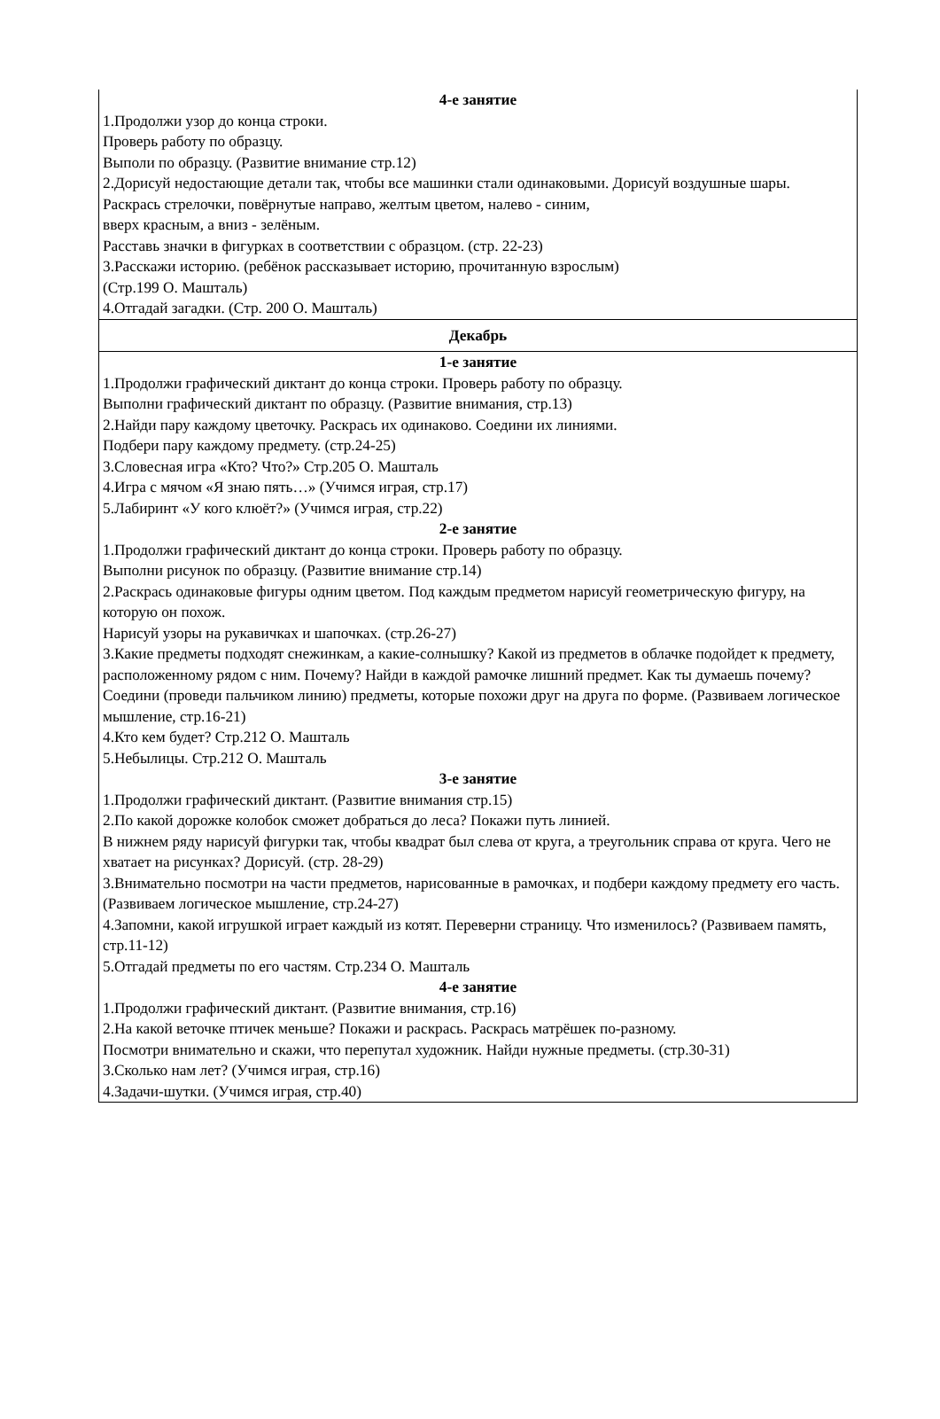| 4-е занятие 1.Продолжи узор до конца строки. Проверь работу по образцу. Выполи по образцу. (Развитие внимание стр.12) 2.Дорисуй недостающие детали так, чтобы все машинки стали одинаковыми. Дорисуй воздушные шары. Раскрась стрелочки, повёрнутые направо, желтым цветом, налево - синим, вверх красным, а вниз - зелёным. Расставь значки в фигурках в соответствии с образцом. (стр. 22-23) 3.Расскажи историю. (ребёнок рассказывает историю, прочитанную взрослым) (Стр.199 О. Машталь) 4.Отгадай загадки. (Стр. 200 О. Машталь) |
| Декабрь |
| 1-е занятие 1.Продолжи графический диктант до конца строки. Проверь работу по образцу. Выполни графический диктант по образцу. (Развитие внимания, стр.13) 2.Найди пару каждому цветочку. Раскрась их одинаково. Соедини их линиями. Подбери пару каждому предмету. (стр.24-25) 3.Словесная игра «Кто? Что?» Стр.205 О. Машталь 4.Игра с мячом «Я знаю пять…» (Учимся играя, стр.17) 5.Лабиринт «У кого клюёт?» (Учимся играя, стр.22) 2-е занятие 1.Продолжи графический диктант до конца строки. Проверь работу по образцу. Выполни рисунок по образцу. (Развитие внимание стр.14) 2.Раскрась одинаковые фигуры одним цветом. Под каждым предметом нарисуй геометрическую фигуру, на которую он похож. Нарисуй узоры на рукавичках и шапочках. (стр.26-27) 3.Какие предметы подходят снежинкам, а какие-солнышку? Какой из предметов в облачке подойдет к предмету, расположенному рядом с ним. Почему? Найди в каждой рамочке лишний предмет. Как ты думаешь почему? Соедини (проведи пальчиком линию) предметы, которые похожи друг на друга по форме. (Развиваем логическое мышление, стр.16-21) 4.Кто кем будет? Стр.212 О. Машталь 5.Небылицы. Стр.212 О. Машталь 3-е занятие 1.Продолжи графический диктант. (Развитие внимания стр.15) 2.По какой дорожке колобок сможет добраться до леса? Покажи путь линией. В нижнем ряду нарисуй фигурки так, чтобы квадрат был слева от круга, а треугольник справа от круга. Чего не хватает на рисунках? Дорисуй. (стр. 28-29) 3.Внимательно посмотри на части предметов, нарисованные в рамочках, и подбери каждому предмету его часть. (Развиваем логическое мышление, стр.24-27) 4.Запомни, какой игрушкой играет каждый из котят. Переверни страницу. Что изменилось? (Развиваем память, стр.11-12) 5.Отгадай предметы по его частям. Стр.234 О. Машталь 4-е занятие 1.Продолжи графический диктант. (Развитие внимания, стр.16) 2.На какой веточке птичек меньше? Покажи и раскрась. Раскрась матрёшек по-разному. Посмотри внимательно и скажи, что перепутал художник. Найди нужные предметы. (стр.30-31) 3.Сколько нам лет? (Учимся играя, стр.16) 4.Задачи-шутки. (Учимся играя, стр.40) |